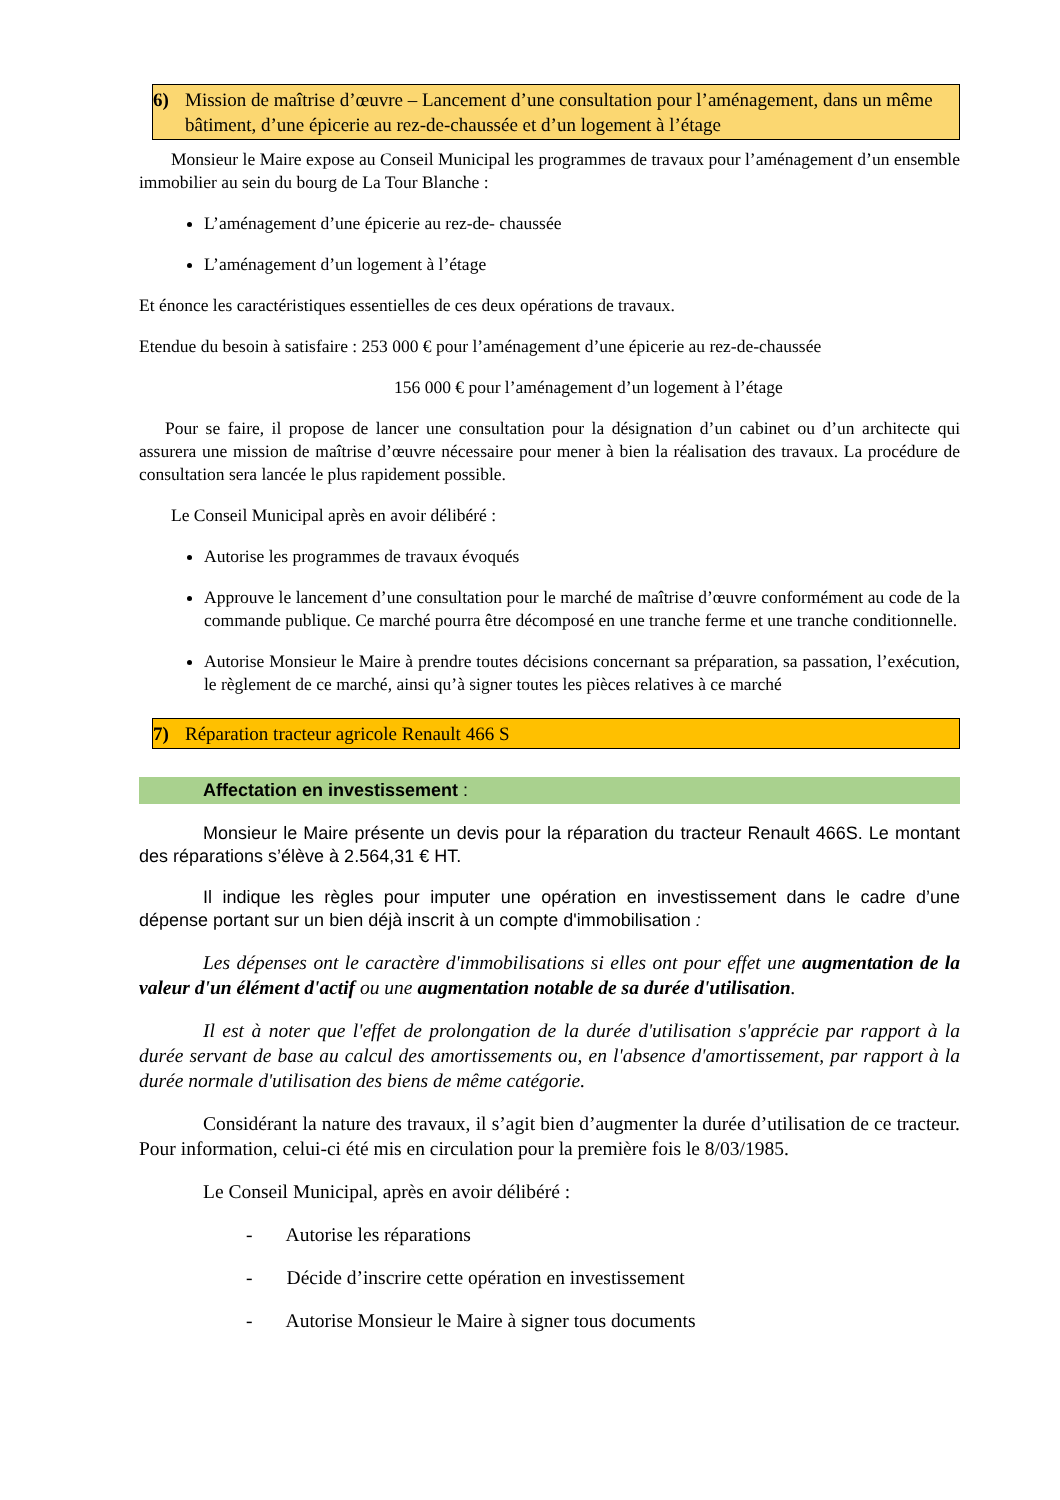6) Mission de maîtrise d’œuvre – Lancement d’une consultation pour l’aménagement, dans un même bâtiment, d’une épicerie au rez-de-chaussée et d’un logement à l’étage
Monsieur le Maire expose au Conseil Municipal les programmes de travaux pour l’aménagement d’un ensemble immobilier au sein du bourg de La Tour Blanche :
L’aménagement d’une épicerie au rez-de- chaussée
L’aménagement d’un logement à l’étage
Et énonce les caractéristiques essentielles de ces deux opérations de travaux.
Etendue du besoin à satisfaire : 253 000 € pour l’aménagement d’une épicerie au rez-de-chaussée
156 000 € pour l’aménagement d’un logement à l’étage
Pour se faire, il propose de lancer une consultation pour la désignation d’un cabinet ou d’un architecte qui assurera une mission de maîtrise d’œuvre nécessaire pour mener à bien la réalisation des travaux. La procédure de consultation sera lancée le plus rapidement possible.
Le Conseil Municipal après en avoir délibéré :
Autorise les programmes de travaux évoqués
Approuve le lancement d’une consultation pour le marché de maîtrise d’œuvre conformément au code de la commande publique. Ce marché pourra être décomposé en une tranche ferme et une tranche conditionnelle.
Autorise Monsieur le Maire à prendre toutes décisions concernant sa préparation, sa passation, l’exécution, le règlement de ce marché, ainsi qu’à signer toutes les pièces relatives à ce marché
7) Réparation tracteur agricole Renault 466 S
Affectation en investissement :
Monsieur le Maire présente un devis pour la réparation du tracteur Renault 466S. Le montant des réparations s’élève à 2.564,31 € HT.
Il indique les règles pour imputer une opération en investissement dans le cadre d’une dépense portant sur un bien déjà inscrit à un compte d'immobilisation :
Les dépenses ont le caractère d'immobilisations si elles ont pour effet une augmentation de la valeur d'un élément d'actif ou une augmentation notable de sa durée d'utilisation.
Il est à noter que l'effet de prolongation de la durée d'utilisation s'apprécie par rapport à la durée servant de base au calcul des amortissements ou, en l'absence d'amortissement, par rapport à la durée normale d'utilisation des biens de même catégorie.
Considérant la nature des travaux, il s’agit bien d’augmenter la durée d’utilisation de ce tracteur. Pour information, celui-ci été mis en circulation pour la première fois le 8/03/1985.
Le Conseil Municipal, après en avoir délibéré :
- Autorise les réparations
- Décide d’inscrire cette opération en investissement
- Autorise Monsieur le Maire à signer tous documents